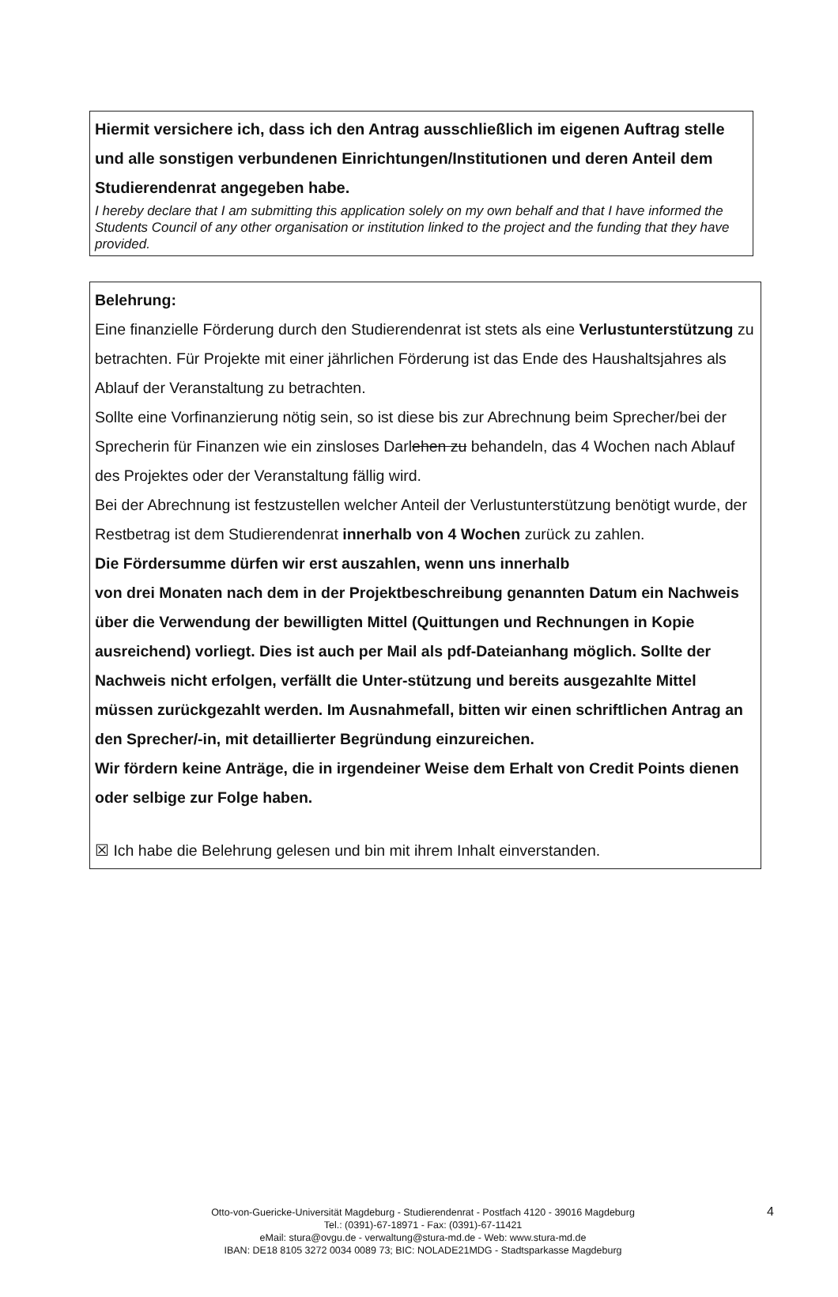Hiermit versichere ich, dass ich den Antrag ausschließlich im eigenen Auftrag stelle und alle sonstigen verbundenen Einrichtungen/Institutionen und deren Anteil dem Studierendenrat angegeben habe.
I hereby declare that I am submitting this application solely on my own behalf and that I have informed the Students Council of any other organisation or institution linked to the project and the funding that they have provided.
Belehrung:
Eine finanzielle Förderung durch den Studierendenrat ist stets als eine Verlustunterstützung zu betrachten. Für Projekte mit einer jährlichen Förderung ist das Ende des Haushaltsjahres als Ablauf der Veranstaltung zu betrachten.
Sollte eine Vorfinanzierung nötig sein, so ist diese bis zur Abrechnung beim Sprecher/bei der Sprecherin für Finanzen wie ein zinsloses Darlehen zu behandeln, das 4 Wochen nach Ablauf des Projektes oder der Veranstaltung fällig wird.
Bei der Abrechnung ist festzustellen welcher Anteil der Verlustunterstützung benötigt wurde, der Restbetrag ist dem Studierendenrat innerhalb von 4 Wochen zurück zu zahlen.
Die Fördersumme dürfen wir erst auszahlen, wenn uns innerhalb
von drei Monaten nach dem in der Projektbeschreibung genannten Datum ein Nachweis über die Verwendung der bewilligten Mittel (Quittungen und Rechnungen in Kopie ausreichend) vorliegt. Dies ist auch per Mail als pdf-Dateianhang möglich. Sollte der Nachweis nicht erfolgen, verfällt die Unter-stützung und bereits ausgezahlte Mittel müssen zurückgezahlt werden. Im Ausnahmefall, bitten wir einen schriftlichen Antrag an den Sprecher/-in, mit detaillierter Begründung einzureichen.
Wir fördern keine Anträge, die in irgendeiner Weise dem Erhalt von Credit Points dienen oder selbige zur Folge haben.
☒ Ich habe die Belehrung gelesen und bin mit ihrem Inhalt einverstanden.
Otto-von-Guericke-Universität Magdeburg - Studierendenrat - Postfach 4120 - 39016 Magdeburg
Tel.: (0391)-67-18971 - Fax: (0391)-67-11421
eMail: stura@ovgu.de - verwaltung@stura-md.de - Web: www.stura-md.de
IBAN: DE18 8105 3272 0034 0089 73; BIC: NOLADE21MDG - Stadtsparkasse Magdeburg
4